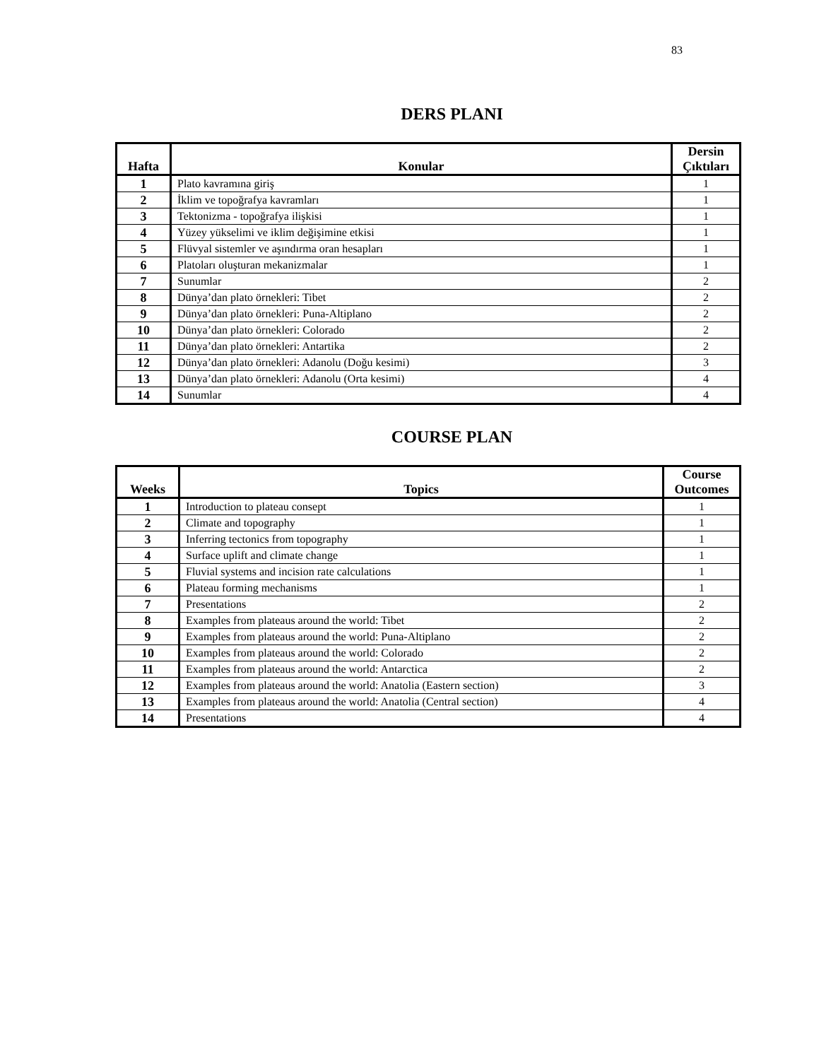83
DERS PLANI
| Hafta | Konular | Dersin Çıktıları |
| --- | --- | --- |
| 1 | Plato kavramına giriş | 1 |
| 2 | İklim ve topoğrafya kavramları | 1 |
| 3 | Tektonizma - topoğrafya ilişkisi | 1 |
| 4 | Yüzey yükselimi ve iklim değişimine etkisi | 1 |
| 5 | Flüvyal sistemler ve aşındırma oran hesapları | 1 |
| 6 | Platoları oluşturan mekanizmalar | 1 |
| 7 | Sunumlar | 2 |
| 8 | Dünya’dan plato örnekleri: Tibet | 2 |
| 9 | Dünya’dan plato örnekleri: Puna-Altiplano | 2 |
| 10 | Dünya’dan plato örnekleri: Colorado | 2 |
| 11 | Dünya’dan plato örnekleri: Antartika | 2 |
| 12 | Dünya’dan plato örnekleri: Adanolu (Doğu kesimi) | 3 |
| 13 | Dünya’dan plato örnekleri: Adanolu (Orta kesimi) | 4 |
| 14 | Sunumlar | 4 |
COURSE PLAN
| Weeks | Topics | Course Outcomes |
| --- | --- | --- |
| 1 | Introduction to plateau consept | 1 |
| 2 | Climate and topography | 1 |
| 3 | Inferring tectonics from topography | 1 |
| 4 | Surface uplift and climate change | 1 |
| 5 | Fluvial systems and incision rate calculations | 1 |
| 6 | Plateau forming mechanisms | 1 |
| 7 | Presentations | 2 |
| 8 | Examples from plateaus around the world: Tibet | 2 |
| 9 | Examples from plateaus around the world: Puna-Altiplano | 2 |
| 10 | Examples from plateaus around the world: Colorado | 2 |
| 11 | Examples from plateaus around the world: Antarctica | 2 |
| 12 | Examples from plateaus around the world: Anatolia (Eastern section) | 3 |
| 13 | Examples from plateaus around the world: Anatolia (Central section) | 4 |
| 14 | Presentations | 4 |